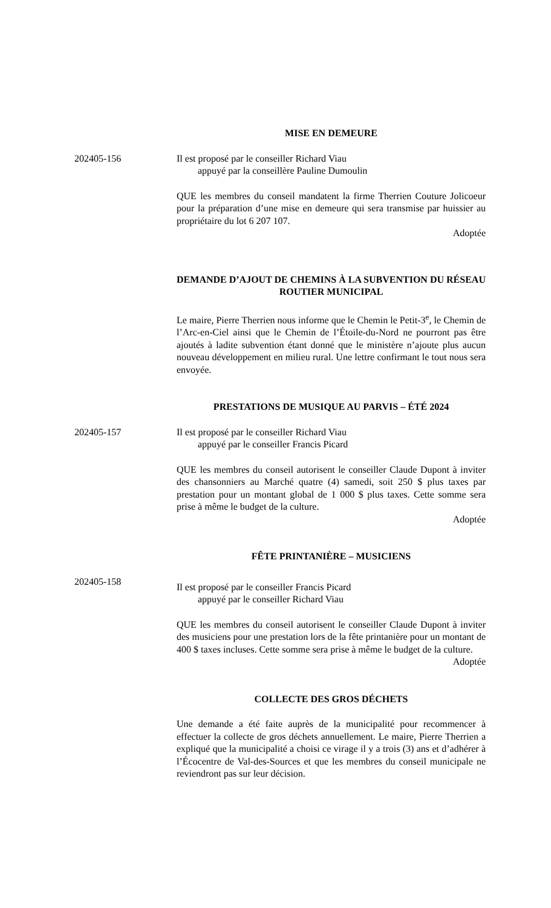MISE EN DEMEURE
202405-156 Il est proposé par le conseiller Richard Viau
appuyé par la conseillère Pauline Dumoulin
QUE les membres du conseil mandatent la firme Therrien Couture Jolicoeur pour la préparation d’une mise en demeure qui sera transmise par huissier au propriétaire du lot 6 207 107.
Adoptée
DEMANDE D’AJOUT DE CHEMINS À LA SUBVENTION DU RÉSEAU ROUTIER MUNICIPAL
Le maire, Pierre Therrien nous informe que le Chemin le Petit-3<sup>e</sup>, le Chemin de l’Arc-en-Ciel ainsi que le Chemin de l’Étoile-du-Nord ne pourront pas être ajoutés à ladite subvention étant donné que le ministère n’ajoute plus aucun nouveau développement en milieu rural. Une lettre confirmant le tout nous sera envoyée.
PRESTATIONS DE MUSIQUE AU PARVIS – ÉTÉ 2024
202405-157 Il est proposé par le conseiller Richard Viau
appuyé par le conseiller Francis Picard
QUE les membres du conseil autorisent le conseiller Claude Dupont à inviter des chansonniers au Marché quatre (4) samedi, soit 250 $ plus taxes par prestation pour un montant global de 1 000 $ plus taxes. Cette somme sera prise à même le budget de la culture.
Adoptée
FÊTE PRINTANIÈRE – MUSICIENS
202405-158
Il est proposé par le conseiller Francis Picard
appuyé par le conseiller Richard Viau
QUE les membres du conseil autorisent le conseiller Claude Dupont à inviter des musiciens pour une prestation lors de la fête printanière pour un montant de 400 $ taxes incluses. Cette somme sera prise à même le budget de la culture.
Adoptée
COLLECTE DES GROS DÉCHETS
Une demande a été faite auprès de la municipalité pour recommencer à effectuer la collecte de gros déchets annuellement. Le maire, Pierre Therrien a expliqué que la municipalité a choisi ce virage il y a trois (3) ans et d’adhérer à l’Écocentre de Val-des-Sources et que les membres du conseil municipale ne reviendront pas sur leur décision.